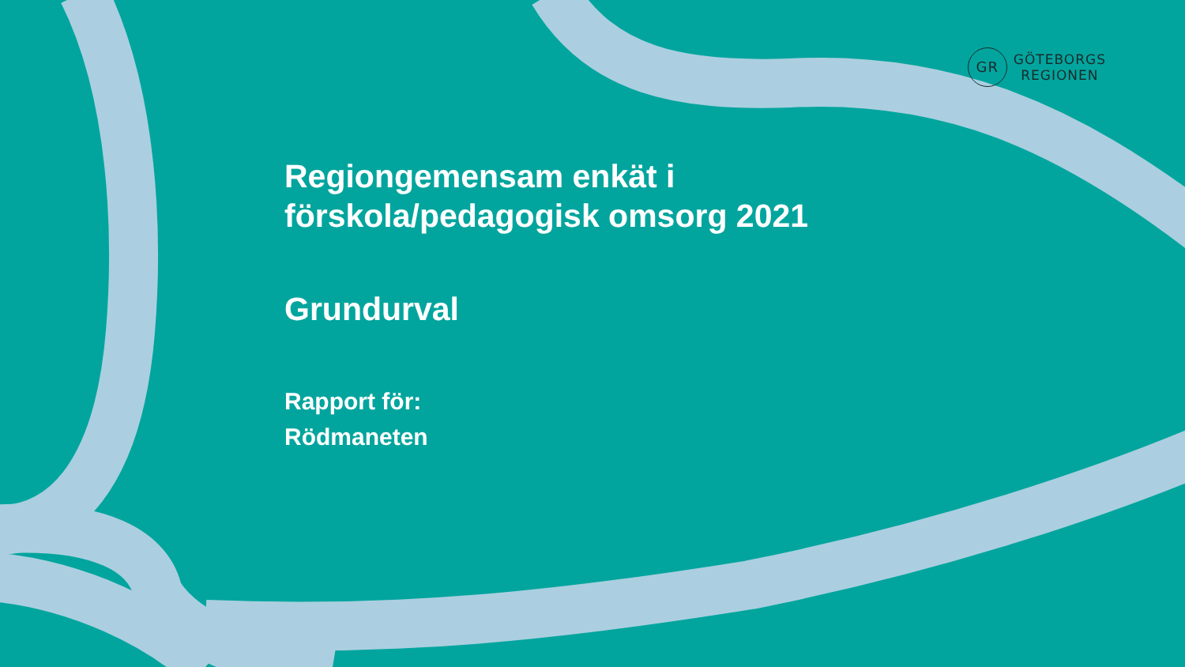GR
GÖTEBORGS
REGIONEN
Regiongemensam enkät i
förskola/pedagogisk omsorg 2021
Grundurval
Rapport för:
Rödmaneten